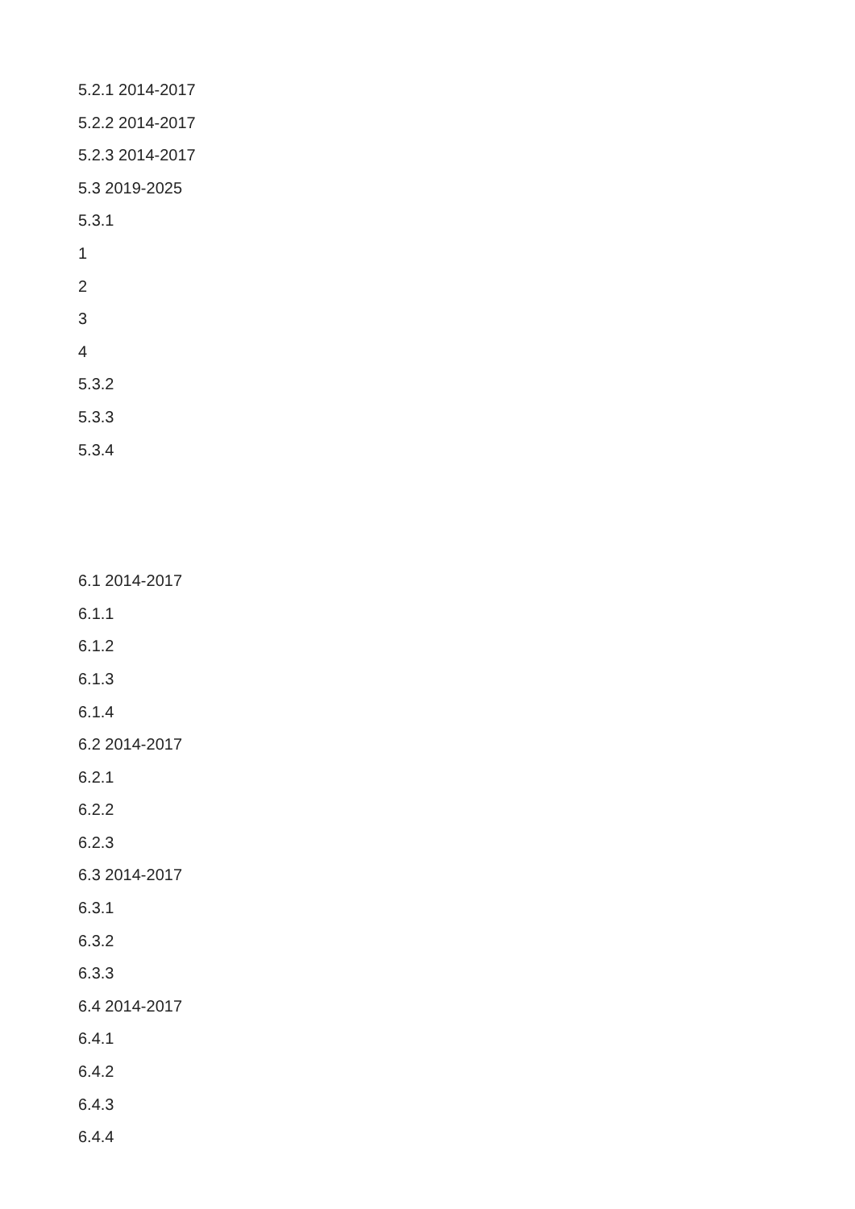5.2.1 2014-2017
5.2.2 2014-2017
5.2.3 2014-2017
5.3 2019-2025
5.3.1
1
2
3
4
5.3.2
5.3.3
5.3.4
6.1 2014-2017
6.1.1
6.1.2
6.1.3
6.1.4
6.2 2014-2017
6.2.1
6.2.2
6.2.3
6.3 2014-2017
6.3.1
6.3.2
6.3.3
6.4 2014-2017
6.4.1
6.4.2
6.4.3
6.4.4